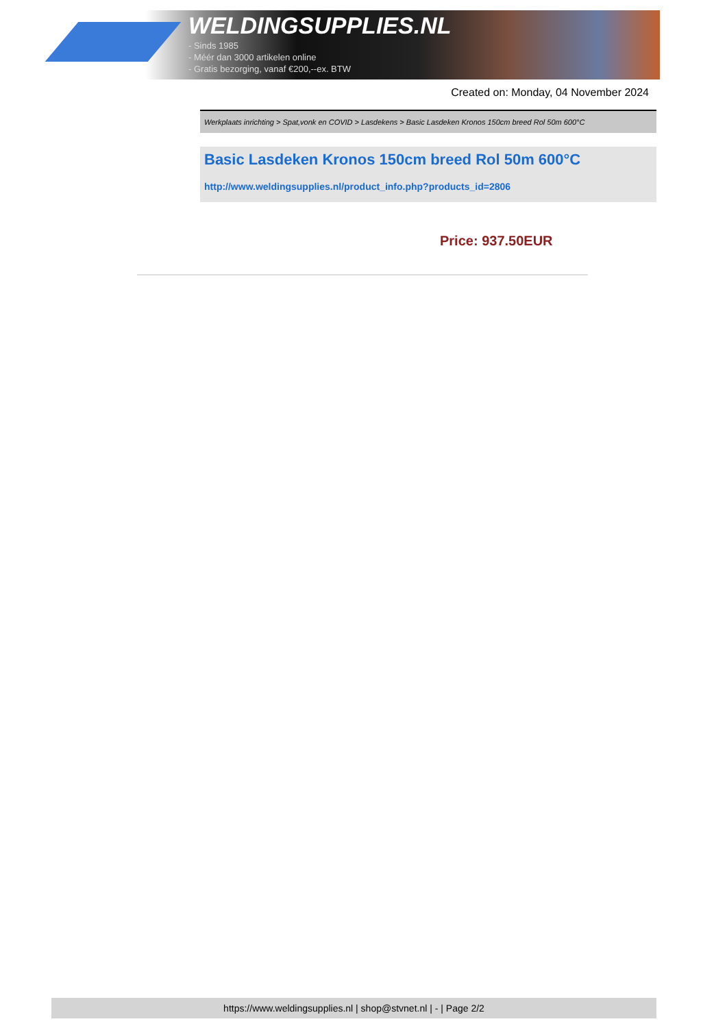WELDINGSUPPLIES.NL
- Sinds 1985
- Méér dan 3000 artikelen online
- Gratis bezorging, vanaf €200,--ex. BTW
Created on: Monday, 04 November 2024
Werkplaats inrichting > Spat,vonk en COVID > Lasdekens > Basic Lasdeken Kronos 150cm breed Rol 50m 600°C
Basic Lasdeken Kronos 150cm breed Rol 50m 600°C
http://www.weldingsupplies.nl/product_info.php?products_id=2806
Price: 937.50EUR
https://www.weldingsupplies.nl | shop@stvnet.nl | - | Page 2/2